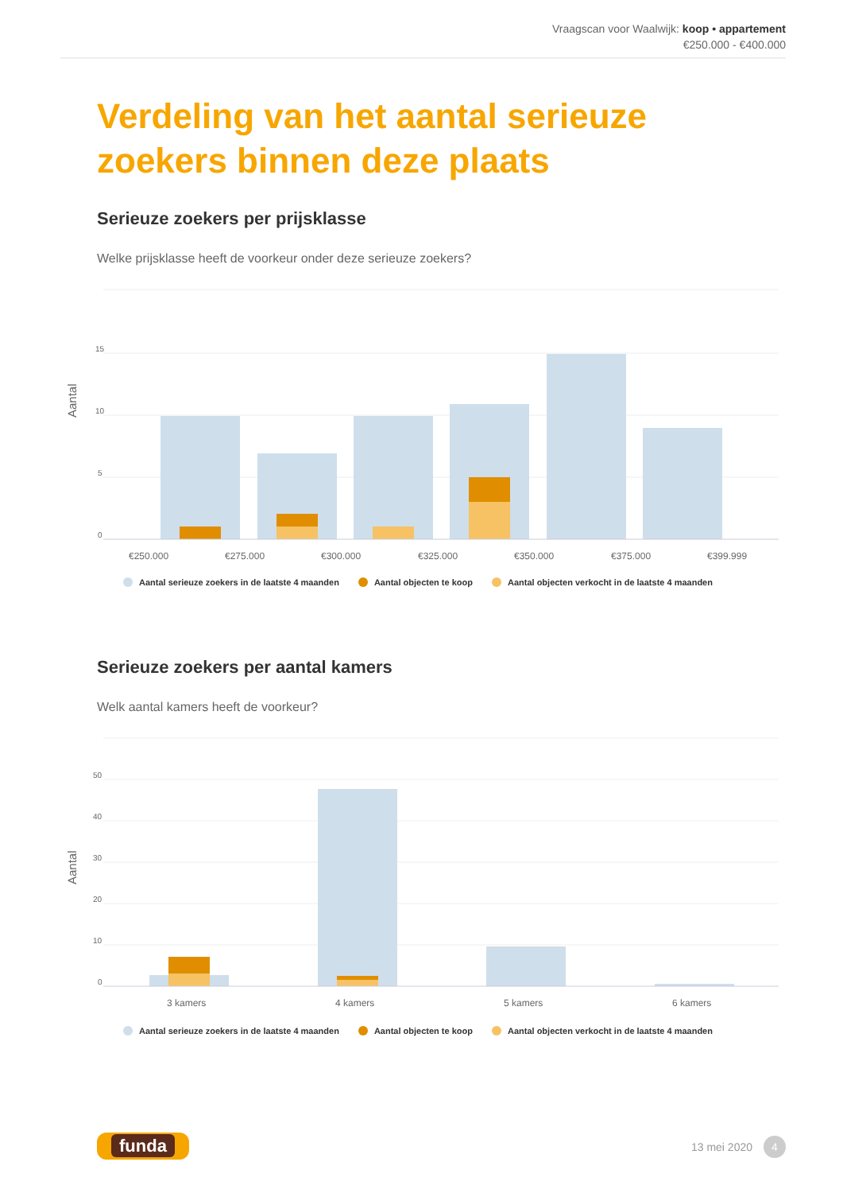Vraagscan voor Waalwijk: koop • appartement
€250.000 - €400.000
Verdeling van het aantal serieuze zoekers binnen deze plaats
Serieuze zoekers per prijsklasse
Welke prijsklasse heeft de voorkeur onder deze serieuze zoekers?
Aantal
15
10
5
0
€250.000
€275.000
€300.000
€325.000
€350.000
€375.000
€399.999
Aantal serieuze zoekers in de laatste 4 maanden Aantal objecten te koop Aantal objecten verkocht in de laatste 4 maanden
Serieuze zoekers per aantal kamers
Welk aantal kamers heeft de voorkeur?
Aantal
50
40
30
20
10
0
3 kamers
4 kamers
5 kamers
6 kamers
Aantal serieuze zoekers in de laatste 4 maanden Aantal objecten te koop Aantal objecten verkocht in de laatste 4 maanden
funda 13 mei 2020 4